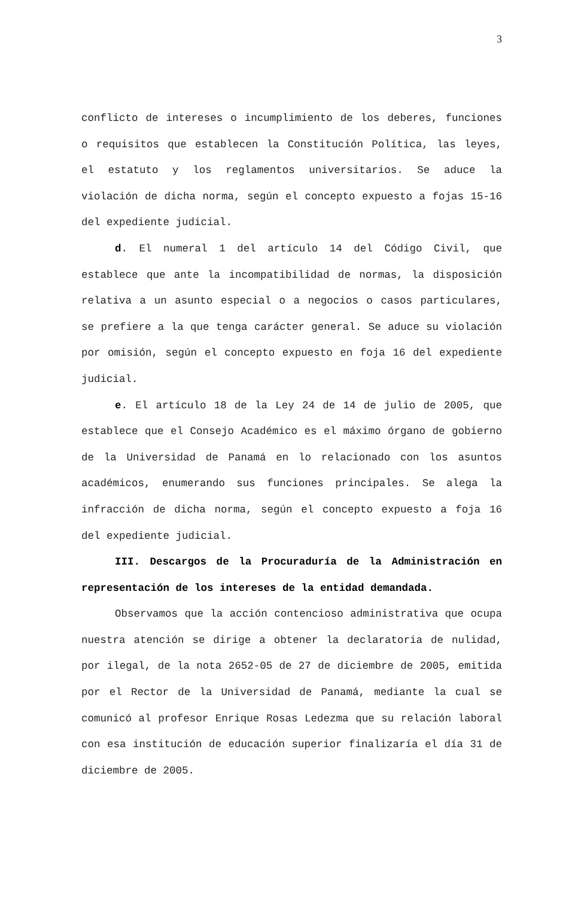3
conflicto de intereses o incumplimiento de los deberes, funciones o requisitos que establecen la Constitución Política, las leyes, el estatuto y los reglamentos universitarios. Se aduce la violación de dicha norma, según el concepto expuesto a fojas 15-16 del expediente judicial.
d. El numeral 1 del artículo 14 del Código Civil, que establece que ante la incompatibilidad de normas, la disposición relativa a un asunto especial o a negocios o casos particulares, se prefiere a la que tenga carácter general. Se aduce su violación por omisión, según el concepto expuesto en foja 16 del expediente judicial.
e. El artículo 18 de la Ley 24 de 14 de julio de 2005, que establece que el Consejo Académico es el máximo órgano de gobierno de la Universidad de Panamá en lo relacionado con los asuntos académicos, enumerando sus funciones principales. Se alega la infracción de dicha norma, según el concepto expuesto a foja 16 del expediente judicial.
III. Descargos de la Procuraduría de la Administración en representación de los intereses de la entidad demandada.
Observamos que la acción contencioso administrativa que ocupa nuestra atención se dirige a obtener la declaratoria de nulidad, por ilegal, de la nota 2652-05 de 27 de diciembre de 2005, emitida por el Rector de la Universidad de Panamá, mediante la cual se comunicó al profesor Enrique Rosas Ledezma que su relación laboral con esa institución de educación superior finalizaría el día 31 de diciembre de 2005.